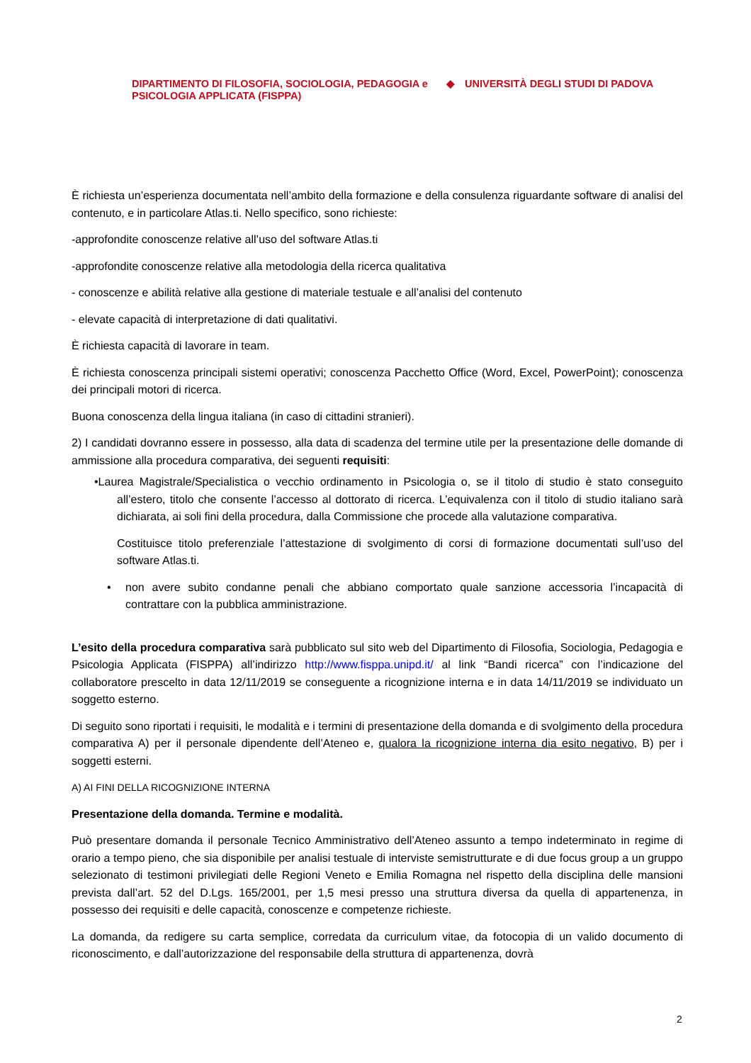DIPARTIMENTO DI FILOSOFIA, SOCIOLOGIA, PEDAGOGIA e PSICOLOGIA APPLICATA (FISPPA)
◆ UNIVERSITÀ DEGLI STUDI DI PADOVA
È richiesta un’esperienza documentata nell’ambito della formazione e della consulenza riguardante software di analisi del contenuto, e in particolare Atlas.ti. Nello specifico, sono richieste:
-approfondite conoscenze relative all’uso del software Atlas.ti
-approfondite conoscenze relative alla metodologia della ricerca qualitativa
- conoscenze e abilità relative alla gestione di materiale testuale e all’analisi del contenuto
- elevate capacità di interpretazione di dati qualitativi.
È richiesta capacità di lavorare in team.
È richiesta conoscenza principali sistemi operativi; conoscenza Pacchetto Office (Word, Excel, PowerPoint); conoscenza dei principali motori di ricerca.
Buona conoscenza della lingua italiana (in caso di cittadini stranieri).
2) I candidati dovranno essere in possesso, alla data di scadenza del termine utile per la presentazione delle domande di ammissione alla procedura comparativa, dei seguenti requisiti:
•Laurea Magistrale/Specialistica o vecchio ordinamento in Psicologia o, se il titolo di studio è stato conseguito all’estero, titolo che consente l’accesso al dottorato di ricerca. L’equivalenza con il titolo di studio italiano sarà dichiarata, ai soli fini della procedura, dalla Commissione che procede alla valutazione comparativa.
Costituisce titolo preferenziale l’attestazione di svolgimento di corsi di formazione documentati sull’uso del software Atlas.ti.
• non avere subito condanne penali che abbiano comportato quale sanzione accessoria l’incapacità di contrattare con la pubblica amministrazione.
L’esito della procedura comparativa sarà pubblicato sul sito web del Dipartimento di Filosofia, Sociologia, Pedagogia e Psicologia Applicata (FISPPA) all’indirizzo http://www.fisppa.unipd.it/ al link “Bandi ricerca” con l’indicazione del collaboratore prescelto in data 12/11/2019 se conseguente a ricognizione interna e in data 14/11/2019 se individuato un soggetto esterno.
Di seguito sono riportati i requisiti, le modalità e i termini di presentazione della domanda e di svolgimento della procedura comparativa A) per il personale dipendente dell’Ateneo e, qualora la ricognizione interna dia esito negativo, B) per i soggetti esterni.
A) AI FINI DELLA RICOGNIZIONE INTERNA
Presentazione della domanda. Termine e modalità.
Può presentare domanda il personale Tecnico Amministrativo dell’Ateneo assunto a tempo indeterminato in regime di orario a tempo pieno, che sia disponibile per analisi testuale di interviste semistrutturate e di due focus group a un gruppo selezionato di testimoni privilegiati delle Regioni Veneto e Emilia Romagna nel rispetto della disciplina delle mansioni prevista dall’art. 52 del D.Lgs. 165/2001, per 1,5 mesi presso una struttura diversa da quella di appartenenza, in possesso dei requisiti e delle capacità, conoscenze e competenze richieste.
La domanda, da redigere su carta semplice, corredata da curriculum vitae, da fotocopia di un valido documento di riconoscimento, e dall’autorizzazione del responsabile della struttura di appartenenza, dovrà
2